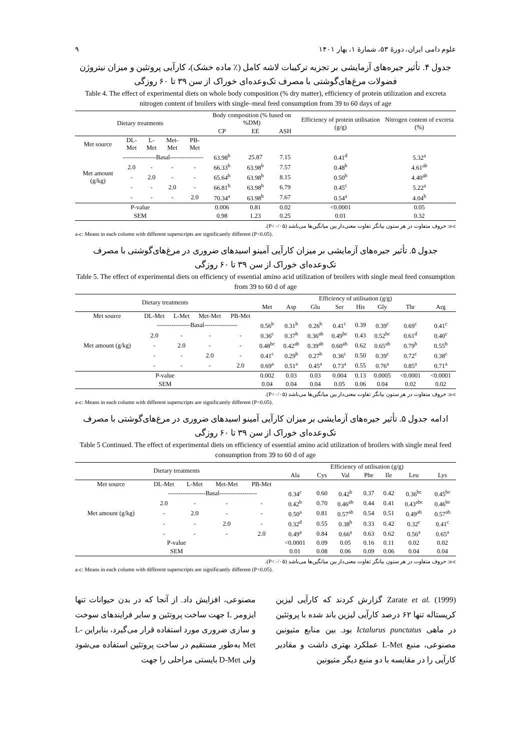علوم دامی ایران، دورهٔ ۵۳، شمارهٔ ۱، بهار ۱۴۰۱ ۹
جدول ۴. تأثیر جیره‌های آزمایشی بر تجزیه ترکیبات لاشه کامل (٪ ماده خشک)، کارآیی پروتئین و میزان نیتروژن فضولات مرغ‌های‌گوشتی با مصرف تک‌وعده‌ای خوراک از سن ۳۹ تا ۶۰ روزگی
Table 4. The effect of experimental diets on whole body composition (% dry matter), efficiency of protein utilization and excreta nitrogen content of broilers with single–meal feed consumption from 39 to 60 days of age
| Dietary treatments | | | | | Body composition (% based on %DM) | | | Efficiency of protein utilisation (g/g) | Nitrogen content of excreta (%) |
| --- | --- | --- | --- | --- | --- | --- | --- | --- | --- |
| | | | | | CP | EE | ASH | | |
| Met source | DL-Met | L-Met | Met-Met | PB-Met | | | | | |
| Met amount (g/kg) | ----------------Basal---------------- | | | | 63.98<sup>b</sup> | 25.87 | 7.15 | 0.41<sup>d</sup> | 5.32<sup>a</sup> |
| | 2.0 | - | - | - | 66.33<sup>b</sup> | 63.98<sup>b</sup> | 7.57 | 0.48<sup>b</sup> | 4.61<sup>ab</sup> |
| | - | 2.0 | - | - | 65.64<sup>b</sup> | 63.98<sup>b</sup> | 8.15 | 0.50<sup>b</sup> | 4.40<sup>ab</sup> |
| | - | - | 2.0 | - | 66.81<sup>b</sup> | 63.98<sup>b</sup> | 6.79 | 0.45<sup>c</sup> | 5.22<sup>a</sup> |
| | - | - | - | 2.0 | 70.34<sup>a</sup> | 63.98<sup>b</sup> | 7.67 | 0.54<sup>a</sup> | 4.04<sup>b</sup> |
| P-value | | | | | 0.006 | 0.81 | 0.02 | <0.0001 | 0.05 |
| SEM | | | | | 0.98 | 1.23 | 0.25 | 0.01 | 0.32 |
a-c: حروف متفاوت در هر ستون بیانگر تفاوت معنی‌دار بین میانگین‌ها می‌باشد (P<۰/۰۵).
a-c: Means in each column with different superscripts are significantly different (P<0.05).
جدول ۵. تأثیر جیره‌های آزمایشی بر میزان کارآیی آمینو اسیدهای ضروری در مرغ‌های‌گوشتی با مصرف تک‌وعده‌ای خوراک از سن ۳۹ تا ۶۰ روزگی
Table 5. The effect of experimental diets on efficiency of essential amino acid utilization of broilers with single meal feed consumption from 39 to 60 d of age
| Dietary treatments | | | | | Efficiency of utilisation (g/g) | | | | | | | |
| --- | --- | --- | --- | --- | --- | --- | --- | --- | --- | --- | --- | --- |
| | | | | | Met | Asp | Glu | Ser | His | Gly | Thr | Arg |
| Met source | DL-Met | L-Met | Met-Met | PB-Met | | | | | | | | |
| Met amount (g/kg) | ----------------Basal---------------- | | | | 0.56<sup>b</sup> | 0.31<sup>b</sup> | 0.26<sup>b</sup> | 0.41<sup>c</sup> | 0.39 | 0.39<sup>c</sup> | 0.69<sup>c</sup> | 0.41<sup>c</sup> |
| | 2.0 | - | - | - | 0.36<sup>c</sup> | 0.37<sup>b</sup> | 0.36<sup>ab</sup> | 0.49<sup>bc</sup> | 0.43 | 0.52<sup>bc</sup> | 0.61<sup>d</sup> | 0.40<sup>c</sup> |
| | - | 2.0 | - | - | 0.48<sup>bc</sup> | 0.42<sup>ab</sup> | 0.39<sup>ab</sup> | 0.60<sup>ab</sup> | 0.62 | 0.65<sup>ab</sup> | 0.79<sup>b</sup> | 0.55<sup>b</sup> |
| | - | - | 2.0 | - | 0.41<sup>c</sup> | 0.29<sup>b</sup> | 0.27<sup>b</sup> | 0.36<sup>c</sup> | 0.50 | 0.39<sup>c</sup> | 0.72<sup>c</sup> | 0.38<sup>c</sup> |
| | - | - | - | 2.0 | 0.69<sup>a</sup> | 0.51<sup>a</sup> | 0.45<sup>a</sup> | 0.73<sup>a</sup> | 0.55 | 0.76<sup>a</sup> | 0.85<sup>a</sup> | 0.71<sup>a</sup> |
| P-value | | | | | 0.002 | 0.03 | 0.03 | 0.004 | 0.13 | 0.0005 | <0.0001 | <0.0001 |
| SEM | | | | | 0.04 | 0.04 | 0.04 | 0.05 | 0.06 | 0.04 | 0.02 | 0.02 |
a-c: حروف متفاوت در هر ستون بیانگر تفاوت معنی‌دار بین میانگین‌ها می‌باشد (P<۰/۰۵).
a-c: Means in each column with different superscripts are significantly different (P<0.05).
ادامه جدول ۵. تأثیر جیره‌های آزمایشی بر میزان کارآیی آمینو اسیدهای ضروری در مرغ‌های‌گوشتی با مصرف تک‌وعده‌ای خوراک از سن ۳۹ تا ۶۰ روزگی
Table 5 Continued. The effect of experimental diets on efficiency of essential amino acid utilization of broilers with single meal feed consumption from 39 to 60 d of age
| Dietary treatments | | | | | Efficiency of utilisation (g/g) | | | | | | |
| --- | --- | --- | --- | --- | --- | --- | --- | --- | --- | --- | --- |
| | | | | | Ala | Cys | Val | Phe | Ile | Leu | Lys |
| Met source | DL-Met | L-Met | Met-Met | PB-Met | | | | | | | |
| Met amount (g/kg) | ------------------Basal------------------ | | | | 0.34<sup>c</sup> | 0.60 | 0.42<sup>b</sup> | 0.37 | 0.42 | 0.36<sup>bc</sup> | 0.45<sup>bc</sup> |
| | 2.0 | - | - | - | 0.42<sup>b</sup> | 0.70 | 0.46<sup>ab</sup> | 0.44 | 0.41 | 0.43<sup>abc</sup> | 0.46<sup>bc</sup> |
| | - | 2.0 | - | - | 0.50<sup>a</sup> | 0.81 | 0.57<sup>ab</sup> | 0.54 | 0.51 | 0.49<sup>ab</sup> | 0.57<sup>ab</sup> |
| | - | - | 2.0 | - | 0.32<sup>d</sup> | 0.55 | 0.38<sup>b</sup> | 0.33 | 0.42 | 0.32<sup>c</sup> | 0.41<sup>c</sup> |
| | - | - | - | 2.0 | 0.49<sup>a</sup> | 0.84 | 0.66<sup>a</sup> | 0.63 | 0.62 | 0.56<sup>a</sup> | 0.65<sup>a</sup> |
| P-value | | | | | <0.0001 | 0.09 | 0.05 | 0.16 | 0.11 | 0.02 | 0.02 |
| SEM | | | | | 0.01 | 0.08 | 0.06 | 0.09 | 0.06 | 0.04 | 0.04 |
a-c: حروف متفاوت در هر ستون بیانگر تفاوت معنی‌دار بین میانگین‌ها می‌باشد (P<۰/۰۵).
a-c: Means in each column with different superscripts are significantly different (P<0.05).
Zarate et al. (1999) گزارش کردند که کارآیی لیزین کریستاله تنها ۶۲ درصد کارآیی لیزین باند شده با پروتئین در ماهی Ictalurus punctatus بود. بین منابع متیونین مصنوعی، منبع L-Met عملکرد بهتری داشت و مقادیر کارآیی را در مقایسه با دو منبع دیگر متیونین
مصنوعی، افزایش داد. از آنجا که در بدن حیوانات تنها ایزومر L جهت ساخت پروتئین و سایر فرایندهای سوخت و سازی ضروری مورد استفاده قرار می‌گیرد، بنابراین L-Met به‌طور مستقیم در ساخت پروتئین استفاده می‌شود ولی D-Met بایستی مراحلی را جهت